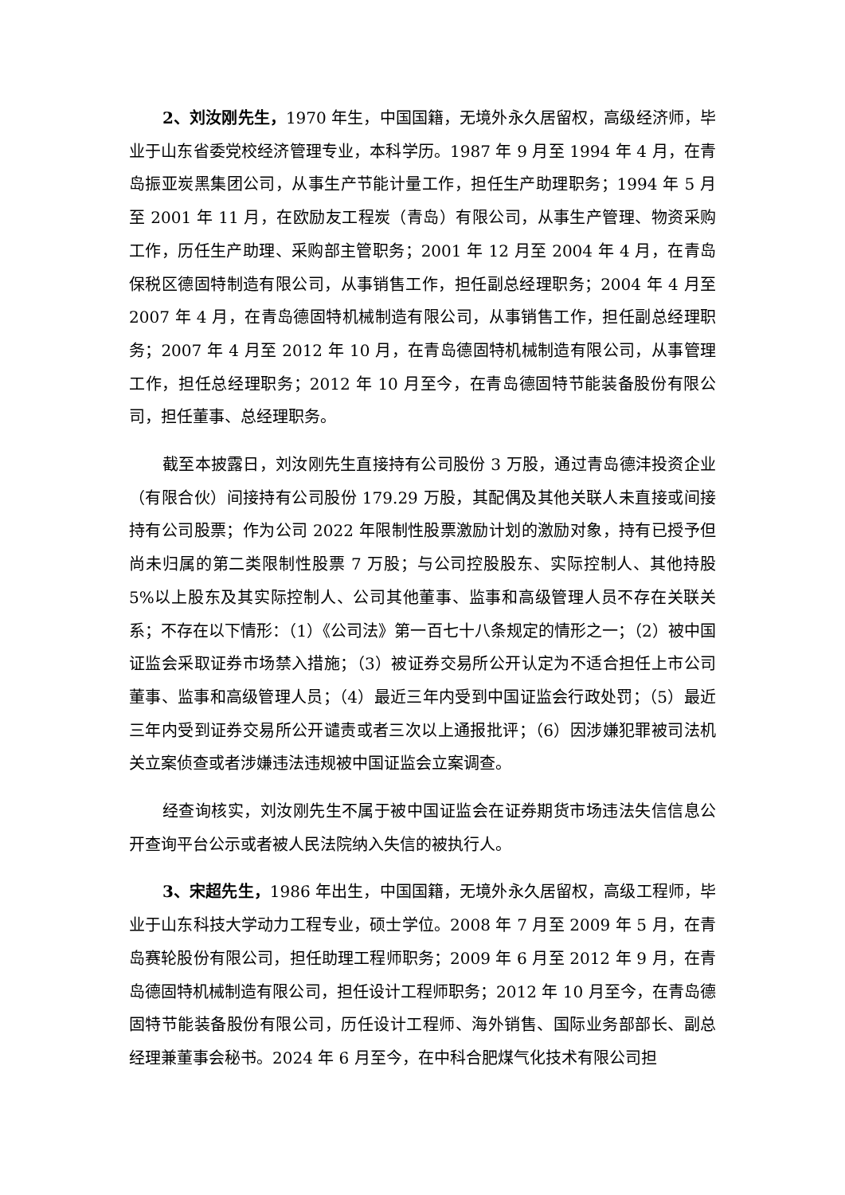2、刘汝刚先生，1970 年生，中国国籍，无境外永久居留权，高级经济师，毕业于山东省委党校经济管理专业，本科学历。1987 年 9 月至 1994 年 4 月，在青岛振亚炭黑集团公司，从事生产节能计量工作，担任生产助理职务；1994 年 5 月至 2001 年 11 月，在欧励友工程炭（青岛）有限公司，从事生产管理、物资采购工作，历任生产助理、采购部主管职务；2001 年 12 月至 2004 年 4 月，在青岛保税区德固特制造有限公司，从事销售工作，担任副总经理职务；2004 年 4 月至 2007 年 4 月，在青岛德固特机械制造有限公司，从事销售工作，担任副总经理职务；2007 年 4 月至 2012 年 10 月，在青岛德固特机械制造有限公司，从事管理工作，担任总经理职务；2012 年 10 月至今，在青岛德固特节能装备股份有限公司，担任董事、总经理职务。
截至本披露日，刘汝刚先生直接持有公司股份 3 万股，通过青岛德沣投资企业（有限合伙）间接持有公司股份 179.29 万股，其配偶及其他关联人未直接或间接持有公司股票；作为公司 2022 年限制性股票激励计划的激励对象，持有已授予但尚未归属的第二类限制性股票 7 万股；与公司控股股东、实际控制人、其他持股 5%以上股东及其实际控制人、公司其他董事、监事和高级管理人员不存在关联关系；不存在以下情形：（1）《公司法》第一百七十八条规定的情形之一；（2）被中国证监会采取证券市场禁入措施；（3）被证券交易所公开认定为不适合担任上市公司董事、监事和高级管理人员；（4）最近三年内受到中国证监会行政处罚；（5）最近三年内受到证券交易所公开谴责或者三次以上通报批评；（6）因涉嫌犯罪被司法机关立案侦查或者涉嫌违法违规被中国证监会立案调查。
经查询核实，刘汝刚先生不属于被中国证监会在证券期货市场违法失信信息公开查询平台公示或者被人民法院纳入失信的被执行人。
3、宋超先生，1986 年出生，中国国籍，无境外永久居留权，高级工程师，毕业于山东科技大学动力工程专业，硕士学位。2008 年 7 月至 2009 年 5 月，在青岛赛轮股份有限公司，担任助理工程师职务；2009 年 6 月至 2012 年 9 月，在青岛德固特机械制造有限公司，担任设计工程师职务；2012 年 10 月至今，在青岛德固特节能装备股份有限公司，历任设计工程师、海外销售、国际业务部部长、副总经理兼董事会秘书。2024 年 6 月至今，在中科合肥煤气化技术有限公司担